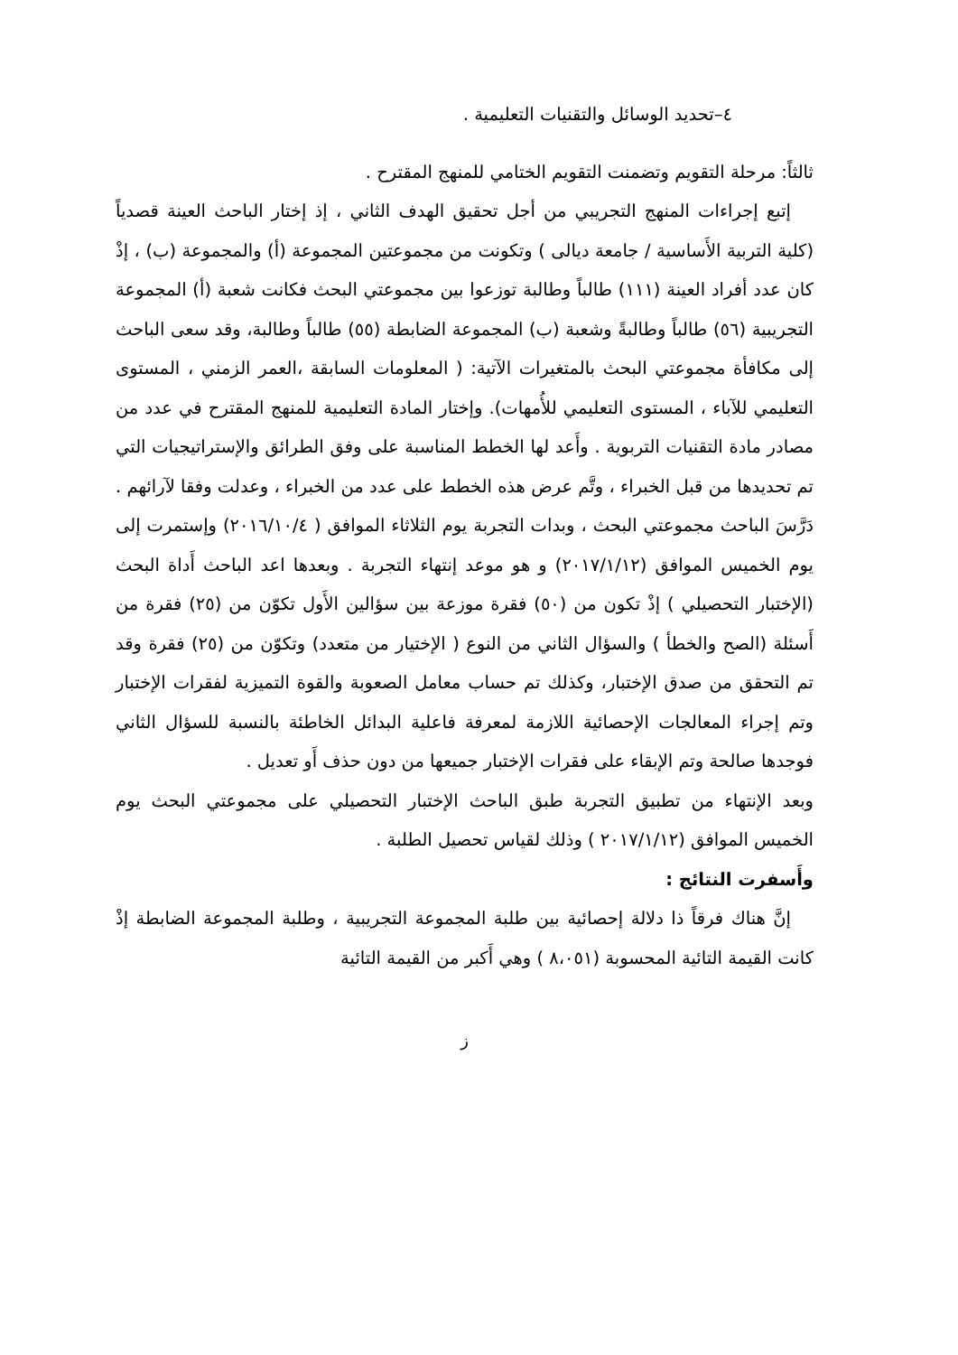٤–تحديد الوسائل والتقنيات التعليمية .
ثالثاً: مرحلة التقويم وتضمنت التقويم الختامي للمنهج المقترح .
إتبع إجراءات المنهج التجريبي من أجل تحقيق الهدف الثاني ، إذ إختار الباحث العينة قصدياً (كلية التربية الأَساسية / جامعة ديالى ) وتكونت من مجموعتين المجموعة (أ) والمجموعة (ب) ، إذْ كان عدد أفراد العينة (١١١) طالباً وطالبة توزعوا بين مجموعتي البحث فكانت شعبة (أ) المجموعة التجريبية (٥٦) طالباً وطالبةً وشعبة (ب) المجموعة الضابطة (٥٥) طالباً وطالبة، وقد سعى الباحث إلى مكافأة مجموعتي البحث بالمتغيرات الآتية: ( المعلومات السابقة ،العمر الزمني ، المستوى التعليمي للآباء ، المستوى التعليمي للأُمهات). وإختار المادة التعليمية للمنهج المقترح في عدد من مصادر مادة التقنيات التربوية . وأَعد لها الخطط المناسبة على وفق الطرائق والإستراتيجيات التي تم تحديدها من قبل الخبراء ، وتَّم عرض هذه الخطط على عدد من الخبراء ، وعدلت وفقا لآرائهم . دَرَّسَ الباحث مجموعتي البحث ، وبدات التجربة يوم الثلاثاء الموافق ( ٢٠١٦/١٠/٤) وإستمرت إلى يوم الخميس الموافق (٢٠١٧/١/١٢) و هو موعد إنتهاء التجربة . وبعدها اعد الباحث أَداة البحث (الإختبار التحصيلي ) إذْ تكون من (٥٠) فقرة موزعة بين سؤالين الأَول تكوّن من (٢٥) فقرة من أَسئلة (الصح والخطأ ) والسؤال الثاني من النوع ( الإختيار من متعدد) وتكوّن من (٢٥) فقرة وقد تم التحقق من صدق الإختبار، وكذلك تم حساب معامل الصعوبة والقوة التميزية لفقرات الإختبار وتم إجراء المعالجات الإحصائية اللازمة لمعرفة فاعلية البدائل الخاطئة بالنسبة للسؤال الثاني فوجدها صالحة وتم الإبقاء على فقرات الإختبار جميعها من دون حذف أَو تعديل .
وبعد الإنتهاء من تطبيق التجربة طبق الباحث الإختبار التحصيلي على مجموعتي البحث يوم الخميس الموافق (٢٠١٧/١/١٢ ) وذلك لقياس تحصيل الطلبة .
وأَسفرت النتائج :
إنَّ هناك فرقاً ذا دلالة إحصائية بين طلبة المجموعة التجريبية ، وطلبة المجموعة الضابطة إذْ كانت القيمة التائية المحسوبة (٨،٠٥١ ) وهي أَكبر من القيمة التائية
ز